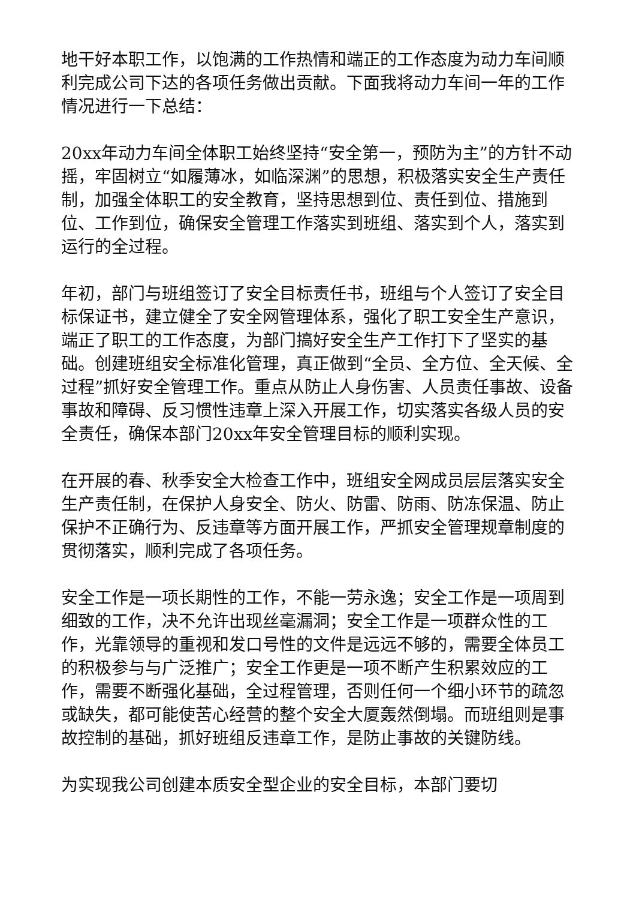地干好本职工作，以饱满的工作热情和端正的工作态度为动力车间顺利完成公司下达的各项任务做出贡献。下面我将动力车间一年的工作情况进行一下总结：
20xx年动力车间全体职工始终坚持“安全第一，预防为主”的方针不动摇，牢固树立“如履薄冰，如临深渊”的思想，积极落实安全生产责任制，加强全体职工的安全教育，坚持思想到位、责任到位、措施到位、工作到位，确保安全管理工作落实到班组、落实到个人，落实到运行的全过程。
年初，部门与班组签订了安全目标责任书，班组与个人签订了安全目标保证书，建立健全了安全网管理体系，强化了职工安全生产意识，端正了职工的工作态度，为部门搞好安全生产工作打下了坚实的基础。创建班组安全标准化管理，真正做到“全员、全方位、全天候、全过程”抓好安全管理工作。重点从防止人身伤害、人员责任事故、设备事故和障碍、反习惯性违章上深入开展工作，切实落实各级人员的安全责任，确保本部门20xx年安全管理目标的顺利实现。
在开展的春、秋季安全大检查工作中，班组安全网成员层层落实安全生产责任制，在保护人身安全、防火、防雷、防雨、防冻保温、防止保护不正确行为、反违章等方面开展工作，严抓安全管理规章制度的贯彻落实，顺利完成了各项任务。
安全工作是一项长期性的工作，不能一劳永逸；安全工作是一项周到细致的工作，决不允许出现丝毫漏洞；安全工作是一项群众性的工作，光靠领导的重视和发口号性的文件是远远不够的，需要全体员工的积极参与与广泛推广；安全工作更是一项不断产生积累效应的工作，需要不断强化基础，全过程管理，否则任何一个细小环节的疏忽或缺失，都可能使苦心经营的整个安全大厦轰然倒塌。而班组则是事故控制的基础，抓好班组反违章工作，是防止事故的关键防线。
为实现我公司创建本质安全型企业的安全目标，本部门要切